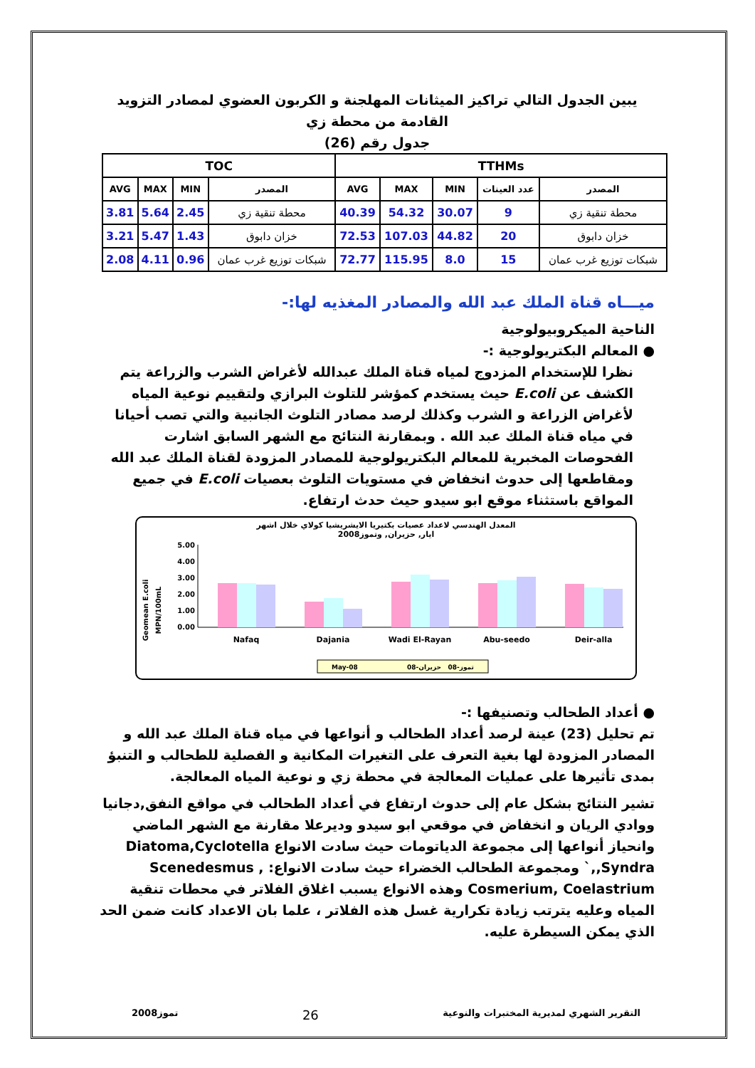يبين الجدول التالي تراكيز الميثانات المهلجنة و الكربون العضوي لمصادر التزويد القادمة من محطة زي
جدول رقم (26)
| TOC | | | | TTHMs | | | | |
| --- | --- | --- | --- | --- | --- | --- | --- | --- |
| AVG | MAX | MIN | المصدر | AVG | MAX | MIN | عدد العينات | المصدر |
| 3.81 | 5.64 | 2.45 | محطة تنقية زي | 40.39 | 54.32 | 30.07 | 9 | محطة تنقية زي |
| 3.21 | 5.47 | 1.43 | خزان دابوق | 72.53 | 107.03 | 44.82 | 20 | خزان دابوق |
| 2.08 | 4.11 | 0.96 | شبكات توزيع غرب عمان | 72.77 | 115.95 | 8.0 | 15 | شبكات توزيع غرب عمان |
ميـــاه قناة الملك عبد الله والمصادر المغذيه لها:-
الناحية الميكروبيولوجية
● المعالم البكتريولوجية :-
نظرا للإستخدام المزدوج لمياه قناة الملك عبدالله لأغراض الشرب والزراعة يتم الكشف عن E.coli حيث يستخدم كمؤشر للتلوث البرازي ولتقييم نوعية المياه لأغراض الزراعة و الشرب وكذلك لرصد مصادر التلوث الجانبية والتي تصب أحيانا في مياه قناة الملك عبد الله . وبمقارنة النتائج مع الشهر السابق اشارت الفحوصات المخبرية للمعالم البكتريولوجية للمصادر المزودة لقناة الملك عبد الله ومقاطعها إلى حدوث انخفاض في مستويات التلوث بعصيات E.coli في جميع المواقع باستثناء موقع ابو سيدو حيث حدث ارتفاع.
المعدل الهندسي لاعداد عصيات بكتيريا الايشريشيا كولاي خلال اشهر
ايار, حزيران, وتموز2008
Geomean E.coli
MPN/100mL
5.00
4.00
3.00
2.00
1.00
0.00
Nafaq
Dajania
Wadi El-Rayan
Abu-seedo
Deir-alla
May-08
حزيران-08
تموز-08
● أعداد الطحالب وتصنيفها :-
تم تحليل (23) عينة لرصد أعداد الطحالب و أنواعها في مياه قناة الملك عبد الله و المصادر المزودة لها بغية التعرف على التغيرات المكانية و الفصلية للطحالب و التنبؤ بمدى تأثيرها على عمليات المعالجة في محطة زي و نوعية المياه المعالجة.
تشير النتائج بشكل عام إلى حدوث ارتفاع في أعداد الطحالب في مواقع النفق,دجانيا ووادي الريان و انخفاض في موقعي ابو سيدو وديرعلا مقارنة مع الشهر الماضي وانحياز أنواعها إلى مجموعة الدياتومات حيث سادت الانواع Diatoma,Cyclotella ,Syndra,` ومجموعة الطحالب الخضراء حيث سادت الانواع: Scenedesmus , Cosmerium, Coelastrium وهذه الانواع يسبب اغلاق الفلاتر في محطات تنقية المياه وعليه يترتب زيادة تكرارية غسل هذه الفلاتر ، علما بان الاعداد كانت ضمن الحد الذي يمكن السيطرة عليه.
تموز2008 26 التقرير الشهري لمديرية المختبرات والنوعية